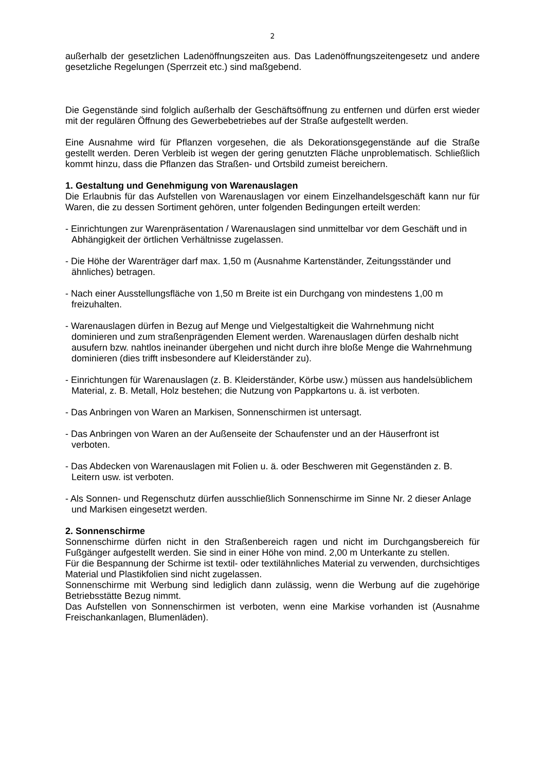2
außerhalb der gesetzlichen Ladenöffnungszeiten aus. Das Ladenöffnungszeitengesetz und andere gesetzliche Regelungen (Sperrzeit etc.) sind maßgebend.
Die Gegenstände sind folglich außerhalb der Geschäftsöffnung zu entfernen und dürfen erst wieder mit der regulären Öffnung des Gewerbebetriebes auf der Straße aufgestellt werden.
Eine Ausnahme wird für Pflanzen vorgesehen, die als Dekorationsgegenstände auf die Straße gestellt werden. Deren Verbleib ist wegen der gering genutzten Fläche unproblematisch. Schließlich kommt hinzu, dass die Pflanzen das Straßen- und Ortsbild zumeist bereichern.
1. Gestaltung und Genehmigung von Warenauslagen
Die Erlaubnis für das Aufstellen von Warenauslagen vor einem Einzelhandelsgeschäft kann nur für Waren, die zu dessen Sortiment gehören, unter folgenden Bedingungen erteilt werden:
- Einrichtungen zur Warenpräsentation / Warenauslagen sind unmittelbar vor dem Geschäft und in Abhängigkeit der örtlichen Verhältnisse zugelassen.
- Die Höhe der Warenträger darf max. 1,50 m (Ausnahme Kartenständer, Zeitungsständer und ähnliches) betragen.
- Nach einer Ausstellungsfläche von 1,50 m Breite ist ein Durchgang von mindestens 1,00 m freizuhalten.
- Warenauslagen dürfen in Bezug auf Menge und Vielgestaltigkeit die Wahrnehmung nicht dominieren und zum straßenprägenden Element werden. Warenauslagen dürfen deshalb nicht ausufern bzw. nahtlos ineinander übergehen und nicht durch ihre bloße Menge die Wahrnehmung dominieren (dies trifft insbesondere auf Kleiderständer zu).
- Einrichtungen für Warenauslagen (z. B. Kleiderständer, Körbe usw.) müssen aus handelsüblichem Material, z. B. Metall, Holz bestehen; die Nutzung von Pappkartons u. ä. ist verboten.
- Das Anbringen von Waren an Markisen, Sonnenschirmen ist untersagt.
- Das Anbringen von Waren an der Außenseite der Schaufenster und an der Häuserfront ist verboten.
- Das Abdecken von Warenauslagen mit Folien u. ä. oder Beschweren mit Gegenständen z. B. Leitern usw. ist verboten.
- Als Sonnen- und Regenschutz dürfen ausschließlich Sonnenschirme im Sinne Nr. 2 dieser Anlage und Markisen eingesetzt werden.
2. Sonnenschirme
Sonnenschirme dürfen nicht in den Straßenbereich ragen und nicht im Durchgangsbereich für Fußgänger aufgestellt werden. Sie sind in einer Höhe von mind. 2,00 m Unterkante zu stellen.
Für die Bespannung der Schirme ist textil- oder textilähnliches Material zu verwenden, durchsichtiges Material und Plastikfolien sind nicht zugelassen.
Sonnenschirme mit Werbung sind lediglich dann zulässig, wenn die Werbung auf die zugehörige Betriebsstätte Bezug nimmt.
Das Aufstellen von Sonnenschirmen ist verboten, wenn eine Markise vorhanden ist (Ausnahme Freischankanlagen, Blumenläden).